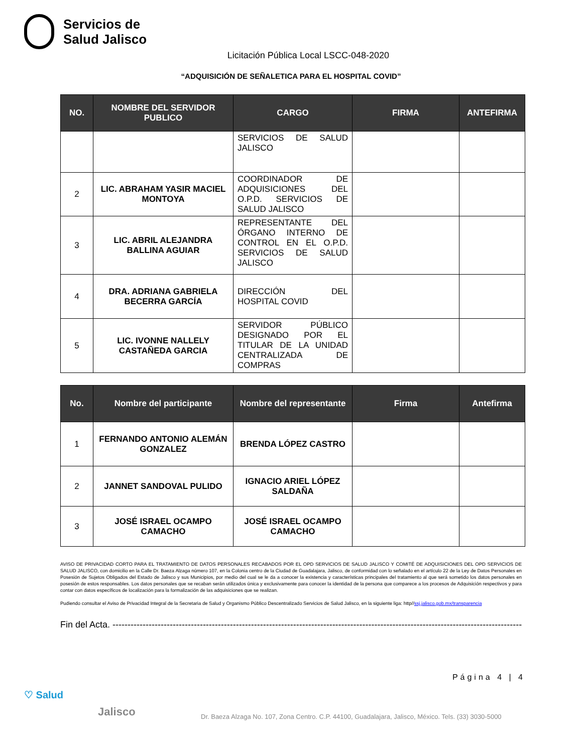Servicios de
Salud Jalisco
Licitación Pública Local LSCC-048-2020
“ADQUISICIÓN DE SEÑALETICA PARA EL HOSPITAL COVID”
| NO. | NOMBRE DEL SERVIDOR PUBLICO | CARGO | FIRMA | ANTEFIRMA |
| --- | --- | --- | --- | --- |
| | | SERVICIOS DE SALUD JALISCO | | |
| 2 | LIC. ABRAHAM YASIR MACIEL MONTOYA | COORDINADOR DE ADQUISICIONES DEL O.P.D. SERVICIOS DE SALUD JALISCO | | |
| 3 | LIC. ABRIL ALEJANDRA BALLINA AGUIAR | REPRESENTANTE DEL ÓRGANO INTERNO DE CONTROL EN EL O.P.D. SERVICIOS DE SALUD JALISCO | | |
| 4 | DRA. ADRIANA GABRIELA BECERRA GARCÍA | DIRECCIÓN DEL HOSPITAL COVID | | |
| 5 | LIC. IVONNE NALLELY CASTAÑEDA GARCIA | SERVIDOR PÚBLICO DESIGNADO POR EL TITULAR DE LA UNIDAD CENTRALIZADA DE COMPRAS | | |
| No. | Nombre del participante | Nombre del representante | Firma | Antefirma |
| --- | --- | --- | --- | --- |
| 1 | FERNANDO ANTONIO ALEMÁN GONZALEZ | BRENDA LÓPEZ CASTRO | | |
| 2 | JANNET SANDOVAL PULIDO | IGNACIO ARIEL LÓPEZ SALDAÑA | | |
| 3 | JOSÉ ISRAEL OCAMPO CAMACHO | JOSÉ ISRAEL OCAMPO CAMACHO | | |
AVISO DE PRIVACIDAD CORTO PARA EL TRATAMIENTO DE DATOS PERSONALES RECABADOS POR EL OPD SERVICIOS DE SALUD JALISCO Y COMITÉ DE ADQUISICIONES DEL OPD SERVICIOS DE SALUD JALISCO, con domicilio en la Calle Dr. Baeza Alzaga número 107, en la Colonia centro de la Ciudad de Guadalajara, Jalisco, de conformidad con lo señalado en el artículo 22 de la Ley de Datos Personales en Posesión de Sujetos Obligados del Estado de Jalisco y sus Municipios, por medio del cual se le da a conocer la existencia y características principales del tratamiento al que será sometido los datos personales en posesión de estos responsables. Los datos personales que se recaban serán utilizados única y exclusivamente para conocer la identidad de la persona que comparece a los procesos de Adquisición respectivos y para contar con datos específicos de localización para la formalización de las adquisiciones que se realizan.
Pudiendo consultar el Aviso de Privacidad Integral de la Secretaria de Salud y Organismo Público Descentralizado Servicios de Salud Jalisco, en la siguiente liga: http//ssj.jalisco.gob.mx/transparencia
Fin del Acta. -----------------------------------------------------------------------------------------------------------------------------------------------
Página 4 | 4
♡ Salud
Jalisco
Dr. Baeza Alzaga No. 107, Zona Centro. C.P. 44100, Guadalajara, Jalisco, México. Tels. (33) 3030-5000